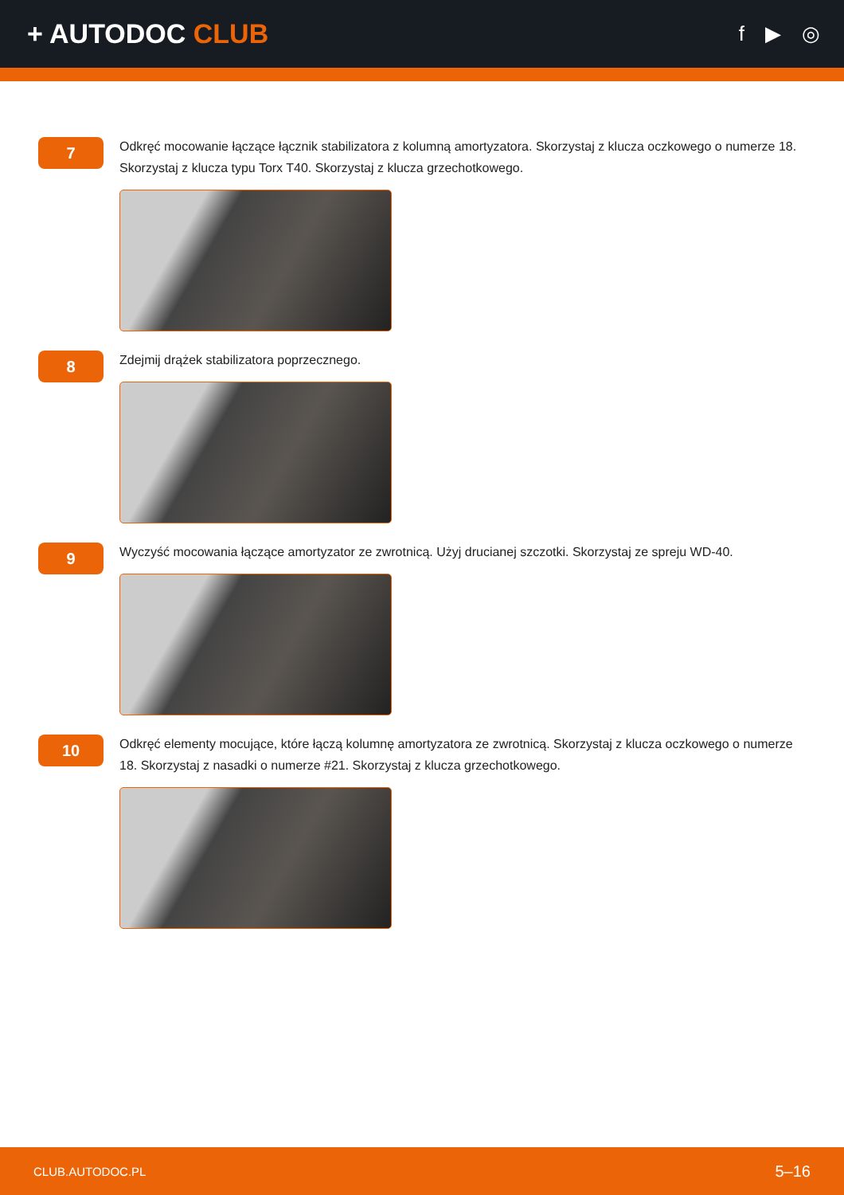+ AUTODOC CLUB
f ▶ ◎
7
Odkręć mocowanie łączące łącznik stabilizatora z kolumną amortyzatora. Skorzystaj z klucza oczkowego o numerze 18. Skorzystaj z klucza typu Torx T40. Skorzystaj z klucza grzechotkowego.
8
Zdejmij drążek stabilizatora poprzecznego.
9
Wyczyść mocowania łączące amortyzator ze zwrotnicą. Użyj drucianej szczotki. Skorzystaj ze spreju WD-40.
10
Odkręć elementy mocujące, które łączą kolumnę amortyzatora ze zwrotnicą. Skorzystaj z klucza oczkowego o numerze 18. Skorzystaj z nasadki o numerze #21. Skorzystaj z klucza grzechotkowego.
CLUB.AUTODOC.PL 5–16